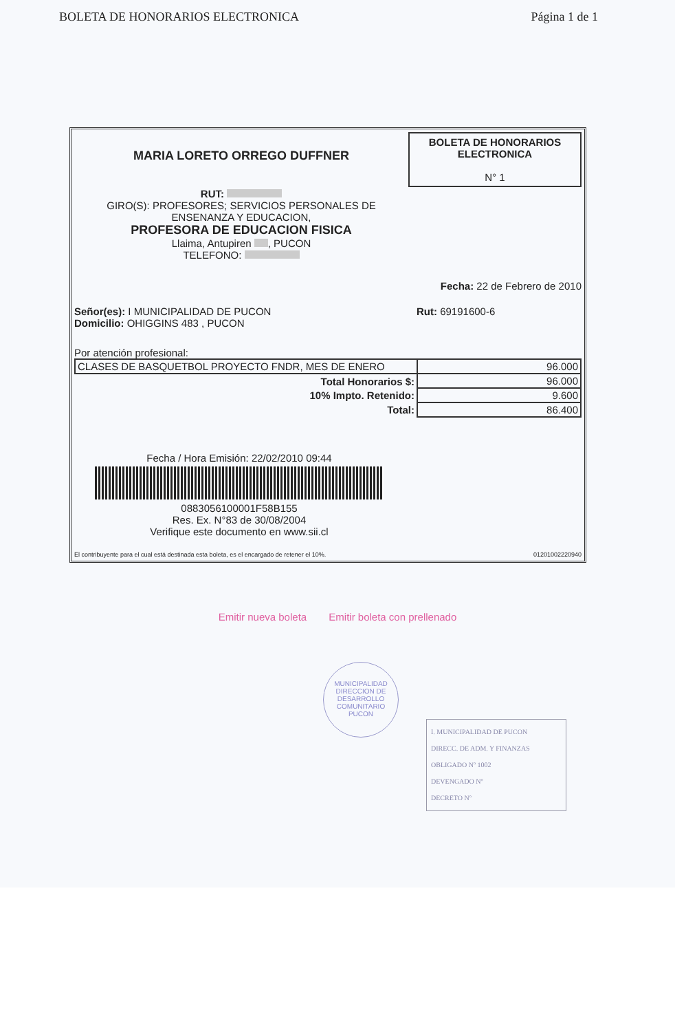BOLETA DE HONORARIOS ELECTRONICA Página 1 de 1
MARIA LORETO ORREGO DUFFNER
RUT:
GIRO(S): PROFESORES; SERVICIOS PERSONALES DE
ENSENANZA Y EDUCACION,
PROFESORA DE EDUCACION FISICA
Llaima, Antupiren , PUCON
TELEFONO:
BOLETA DE HONORARIOS
ELECTRONICA
N° 1
Fecha: 22 de Febrero de 2010
Señor(es): I MUNICIPALIDAD DE PUCON
Domicilio: OHIGGINS 483 , PUCON
Rut: 69191600-6
Por atención profesional:
| CLASES DE BASQUETBOL PROYECTO FNDR, MES DE ENERO | 96.000 |
| Total Honorarios $: | 96.000 |
| 10% Impto. Retenido: | 9.600 |
| Total: | 86.400 |
Fecha / Hora Emisión: 22/02/2010 09:44
0883056100001F58B155
Res. Ex. N°83 de 30/08/2004
Verifique este documento en www.sii.cl
El contribuyente para el cual está destinada esta boleta, es el encargado de retener el 10%. 01201002220940
Emitir nueva boleta Emitir boleta con prellenado
MUNICIPALIDAD
DIRECCION DE
DESARROLLO
COMUNITARIO
PUCON
I. MUNICIPALIDAD DE PUCON
DIRECC. DE ADM. Y FINANZAS
OBLIGADO Nº 1002
DEVENGADO Nº
DECRETO Nº